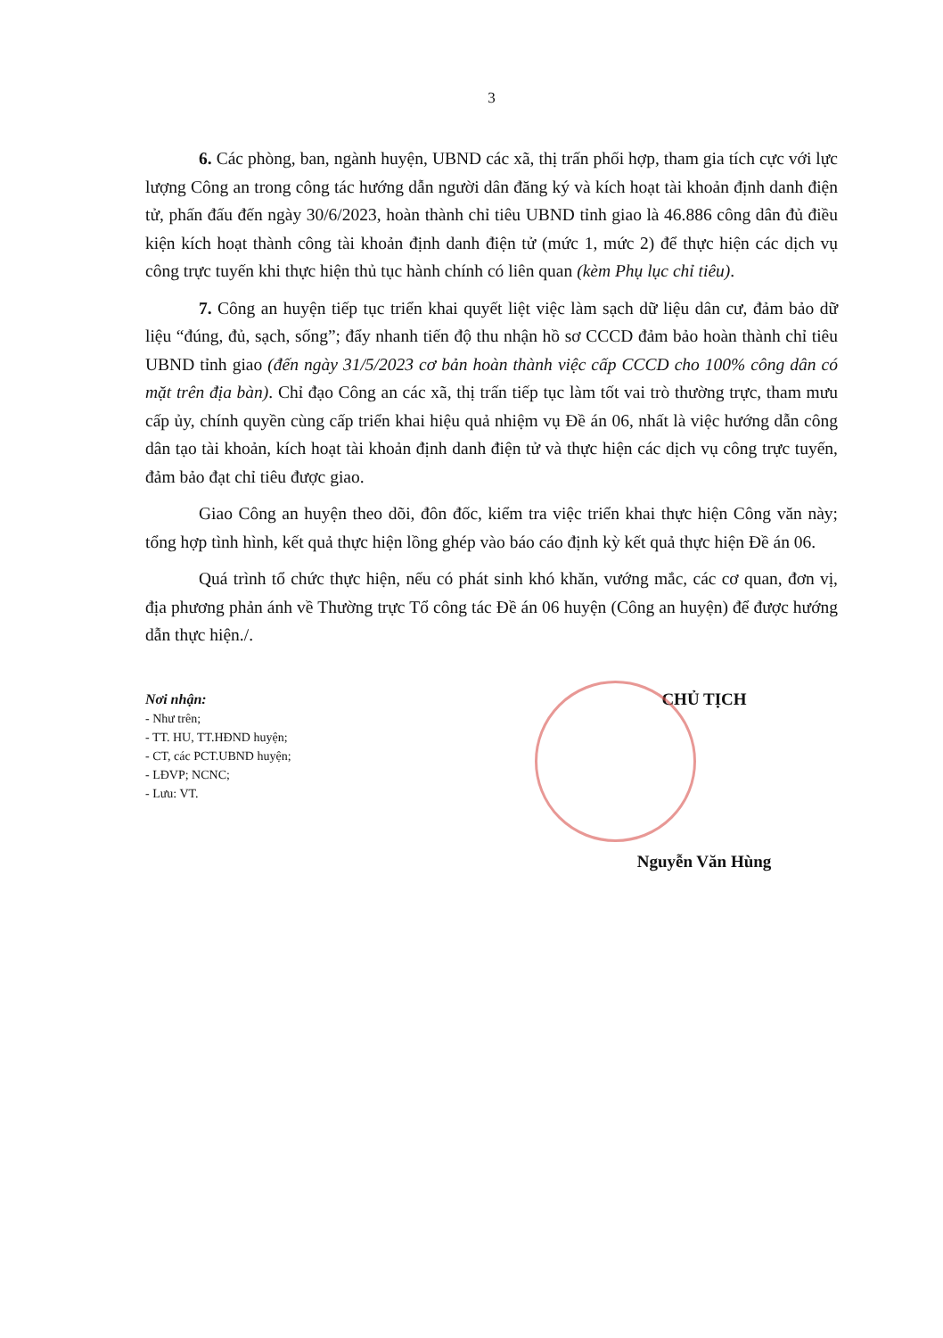3
6. Các phòng, ban, ngành huyện, UBND các xã, thị trấn phối hợp, tham gia tích cực với lực lượng Công an trong công tác hướng dẫn người dân đăng ký và kích hoạt tài khoản định danh điện tử, phấn đấu đến ngày 30/6/2023, hoàn thành chỉ tiêu UBND tỉnh giao là 46.886 công dân đủ điều kiện kích hoạt thành công tài khoản định danh điện tử (mức 1, mức 2) để thực hiện các dịch vụ công trực tuyến khi thực hiện thủ tục hành chính có liên quan (kèm Phụ lục chỉ tiêu).
7. Công an huyện tiếp tục triển khai quyết liệt việc làm sạch dữ liệu dân cư, đảm bảo dữ liệu “đúng, đủ, sạch, sống”; đẩy nhanh tiến độ thu nhận hồ sơ CCCD đảm bảo hoàn thành chỉ tiêu UBND tỉnh giao (đến ngày 31/5/2023 cơ bản hoàn thành việc cấp CCCD cho 100% công dân có mặt trên địa bàn). Chỉ đạo Công an các xã, thị trấn tiếp tục làm tốt vai trò thường trực, tham mưu cấp ủy, chính quyền cùng cấp triển khai hiệu quả nhiệm vụ Đề án 06, nhất là việc hướng dẫn công dân tạo tài khoản, kích hoạt tài khoản định danh điện tử và thực hiện các dịch vụ công trực tuyến, đảm bảo đạt chỉ tiêu được giao.
Giao Công an huyện theo dõi, đôn đốc, kiểm tra việc triển khai thực hiện Công văn này; tổng hợp tình hình, kết quả thực hiện lồng ghép vào báo cáo định kỳ kết quả thực hiện Đề án 06.
Quá trình tổ chức thực hiện, nếu có phát sinh khó khăn, vướng mắc, các cơ quan, đơn vị, địa phương phản ánh về Thường trực Tổ công tác Đề án 06 huyện (Công an huyện) để được hướng dẫn thực hiện./.
Nơi nhận:
- Như trên;
- TT. HU, TT.HĐND huyện;
- CT, các PCT.UBND huyện;
- LĐVP; NCNC;
- Lưu: VT.
CHỦ TỊCH
Nguyễn Văn Hùng